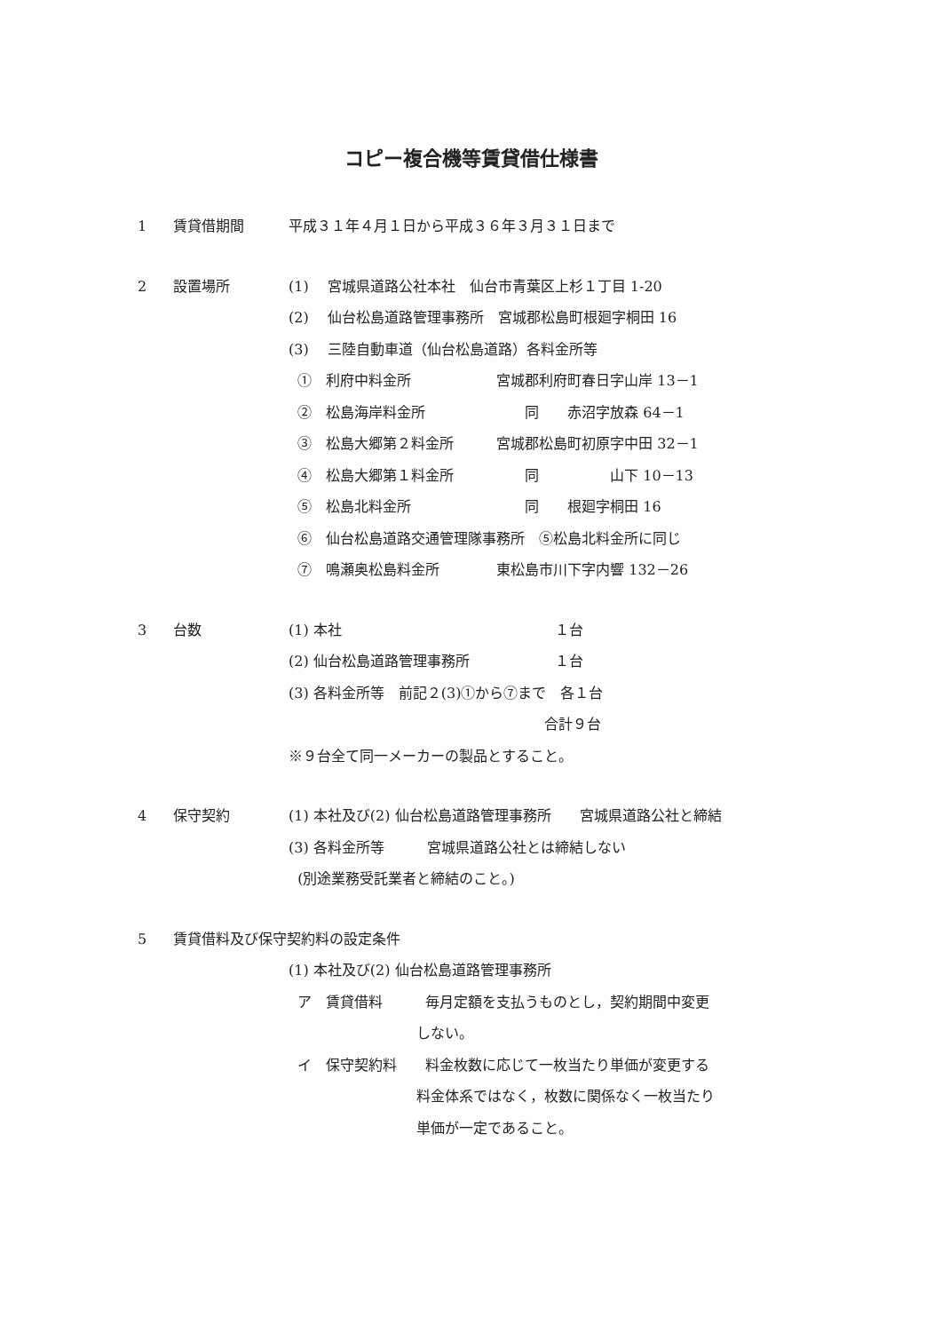コピー複合機等賃貸借仕様書
1
賃貸借期間
平成３１年４月１日から平成３６年３月３１日まで
2
設置場所
(1)　 宮城県道路公社本社　仙台市青葉区上杉１丁目 1-20
(2)　 仙台松島道路管理事務所　宮城郡松島町根廻字桐田 16
(3)　 三陸自動車道（仙台松島道路）各料金所等
①　利府中料金所　　　　　　宮城郡利府町春日字山岸 13－1
②　松島海岸料金所　　　　　　　同　　赤沼字放森 64－1
③　松島大郷第２料金所　　　宮城郡松島町初原字中田 32－1
④　松島大郷第１料金所　　　　　同　　　　　山下 10－13
⑤　松島北料金所　　　　　　　　同　　根廻字桐田 16
⑥　仙台松島道路交通管理隊事務所　⑤松島北料金所に同じ
⑦　鳴瀬奥松島料金所　　　　東松島市川下字内響 132－26
3
台数
(1) 本社　　　　　　　　　　　　　　　１台
(2) 仙台松島道路管理事務所　　　　　　１台
(3) 各料金所等　前記２(3)①から⑦まで　各１台
　　　　　　　　　　　　　　　　　　合計９台
※９台全て同一メーカーの製品とすること。
4
保守契約
(1) 本社及び(2) 仙台松島道路管理事務所　　宮城県道路公社と締結
(3) 各料金所等　　　宮城県道路公社とは締結しない
(別途業務受託業者と締結のこと。)
5
賃貸借料及び保守契約料の設定条件
(1) 本社及び(2) 仙台松島道路管理事務所
ア　賃貸借料　　　毎月定額を支払うものとし，契約期間中変更
　　　　　　　　　しない。
イ　保守契約料　　料金枚数に応じて一枚当たり単価が変更する
　　　　　　　　　料金体系ではなく，枚数に関係なく一枚当たり
　　　　　　　　　単価が一定であること。